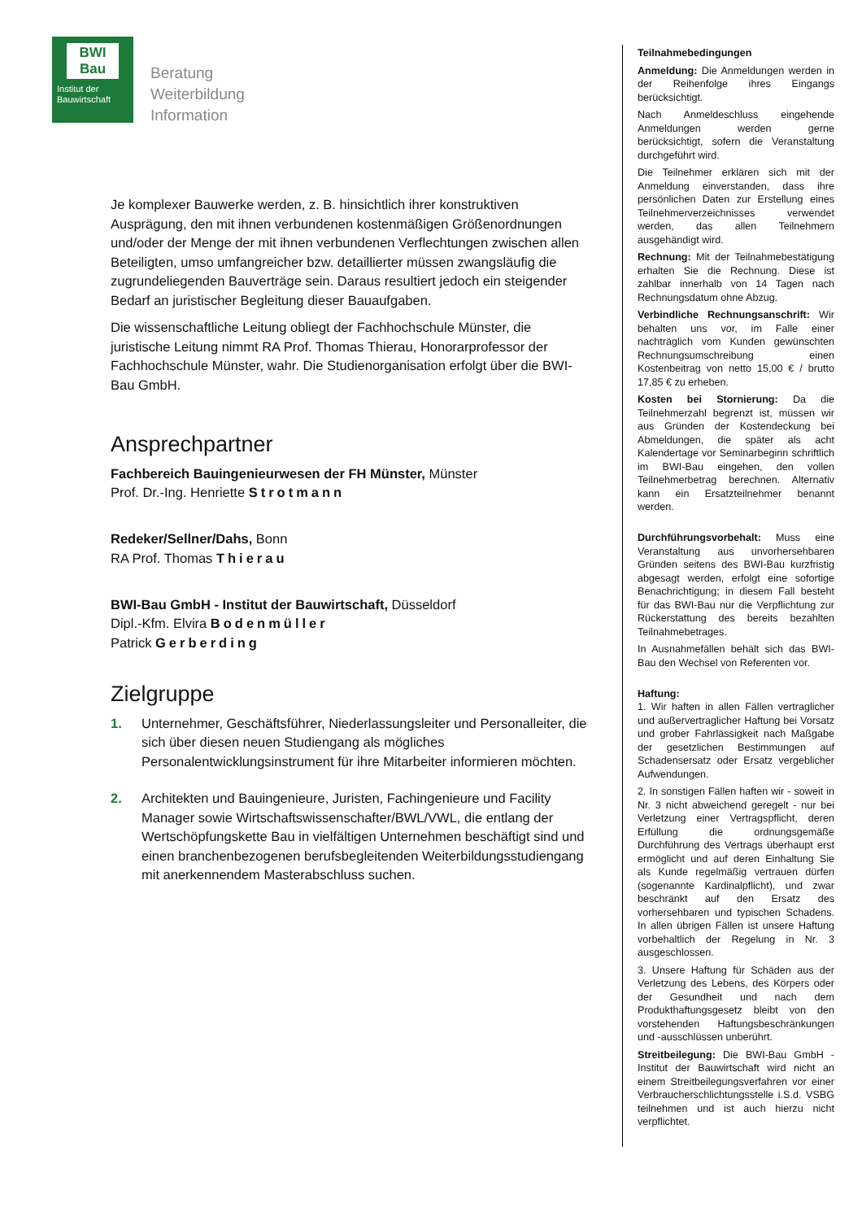BWI
Bau
Institut der
Bauwirtschaft
Beratung
Weiterbildung
Information
Je komplexer Bauwerke werden, z. B. hinsichtlich ihrer konstruktiven Ausprägung, den mit ihnen verbundenen kostenmäßigen Größenordnungen und/oder der Menge der mit ihnen verbundenen Verflechtungen zwischen allen Beteiligten, umso umfangreicher bzw. detaillierter müssen zwangsläufig die zugrundeliegenden Bauverträge sein. Daraus resultiert jedoch ein steigender Bedarf an juristischer Begleitung dieser Bauaufgaben.
Die wissenschaftliche Leitung obliegt der Fachhochschule Münster, die juristische Leitung nimmt RA Prof. Thomas Thierau, Honorarprofessor der Fachhochschule Münster, wahr. Die Studienorganisation erfolgt über die BWI-Bau GmbH.
Ansprechpartner
Fachbereich Bauingenieurwesen der FH Münster, Münster
Prof. Dr.-Ing. Henriette Strotmann
Redeker/Sellner/Dahs, Bonn
RA Prof. Thomas Thierau
BWI-Bau GmbH - Institut der Bauwirtschaft, Düsseldorf
Dipl.-Kfm. Elvira Bodenmüller
Patrick Gerberding
Zielgruppe
1. Unternehmer, Geschäftsführer, Niederlassungsleiter und Personalleiter, die sich über diesen neuen Studiengang als mögliches Personalentwicklungsinstrument für ihre Mitarbeiter informieren möchten.
2. Architekten und Bauingenieure, Juristen, Fachingenieure und Facility Manager sowie Wirtschaftswissenschafter/BWL/VWL, die entlang der Wertschöpfungskette Bau in vielfältigen Unternehmen beschäftigt sind und einen branchenbezogenen berufsbegleitenden Weiterbildungsstudiengang mit anerkennendem Masterabschluss suchen.
Teilnahmebedingungen
Anmeldung: Die Anmeldungen werden in der Reihenfolge ihres Eingangs berücksichtigt.
Nach Anmeldeschluss eingehende Anmeldungen werden gerne berücksichtigt, sofern die Veranstaltung durchgeführt wird.
Die Teilnehmer erklären sich mit der Anmeldung einverstanden, dass ihre persönlichen Daten zur Erstellung eines Teilnehmerverzeichnisses verwendet werden, das allen Teilnehmern ausgehändigt wird.
Rechnung: Mit der Teilnahmebestätigung erhalten Sie die Rechnung. Diese ist zahlbar innerhalb von 14 Tagen nach Rechnungsdatum ohne Abzug.
Verbindliche Rechnungsanschrift: Wir behalten uns vor, im Falle einer nachträglich vom Kunden gewünschten Rechnungsumschreibung einen Kostenbeitrag von netto 15,00 € / brutto 17,85 € zu erheben.
Kosten bei Stornierung: Da die Teilnehmerzahl begrenzt ist, müssen wir aus Gründen der Kostendeckung bei Abmeldungen, die später als acht Kalendertage vor Seminarbeginn schriftlich im BWI-Bau eingehen, den vollen Teilnehmerbetrag berechnen. Alternativ kann ein Ersatzteilnehmer benannt werden.
Durchführungsvorbehalt: Muss eine Veranstaltung aus unvorhersehbaren Gründen seitens des BWI-Bau kurzfristig abgesagt werden, erfolgt eine sofortige Benachrichtigung; in diesem Fall besteht für das BWI-Bau nur die Verpflichtung zur Rückerstattung des bereits bezahlten Teilnahmebetrages.
In Ausnahmefällen behält sich das BWI-Bau den Wechsel von Referenten vor.
Haftung:
1. Wir haften in allen Fällen vertraglicher und außervertraglicher Haftung bei Vorsatz und grober Fahrlässigkeit nach Maßgabe der gesetzlichen Bestimmungen auf Schadensersatz oder Ersatz vergeblicher Aufwendungen.
2. In sonstigen Fällen haften wir - soweit in Nr. 3 nicht abweichend geregelt - nur bei Verletzung einer Vertragspflicht, deren Erfüllung die ordnungsgemäße Durchführung des Vertrags überhaupt erst ermöglicht und auf deren Einhaltung Sie als Kunde regelmäßig vertrauen dürfen (sogenannte Kardinalpflicht), und zwar beschränkt auf den Ersatz des vorhersehbaren und typischen Schadens. In allen übrigen Fällen ist unsere Haftung vorbehaltlich der Regelung in Nr. 3 ausgeschlossen.
3. Unsere Haftung für Schäden aus der Verletzung des Lebens, des Körpers oder der Gesundheit und nach dem Produkthaftungsgesetz bleibt von den vorstehenden Haftungsbeschränkungen und -ausschlüssen unberührt.
Streitbeilegung: Die BWI-Bau GmbH - Institut der Bauwirtschaft wird nicht an einem Streitbeilegungsverfahren vor einer Verbraucherschlichtungsstelle i.S.d. VSBG teilnehmen und ist auch hierzu nicht verpflichtet.